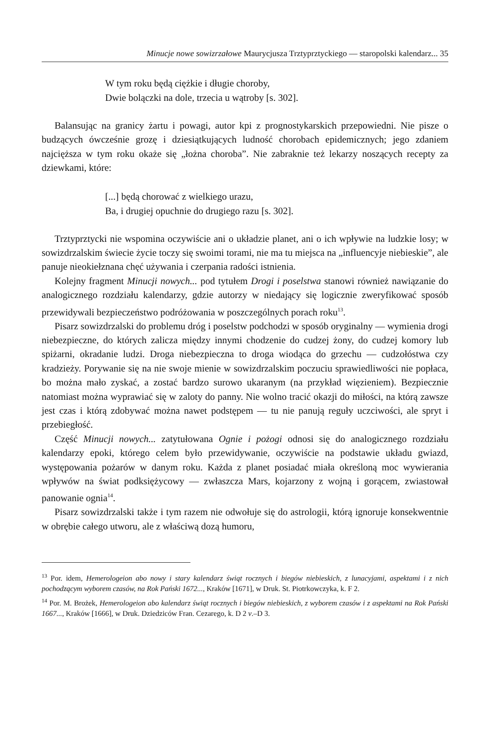Minucje nowe sowizrzałowe Maurycjusza Trztyprztyckiego — staropolski kalendarz... 35
W tym roku będą ciężkie i długie choroby,
Dwie bolączki na dole, trzecia u wątroby [s. 302].
Balansując na granicy żartu i powagi, autor kpi z prognostykarskich przepowiedni. Nie pisze o budzących ówcześnie grozę i dziesiątkujących ludność chorobach epidemicznych; jego zdaniem najcięższa w tym roku okaże się „łożna choroba”. Nie zabraknie też lekarzy noszących recepty za dziewkami, które:
[...] będą chorować z wielkiego urazu,
Ba, i drugiej opuchnie do drugiego razu [s. 302].
Trztyprztycki nie wspomina oczywiście ani o układzie planet, ani o ich wpływie na ludzkie losy; w sowizdrzalskim świecie życie toczy się swoimi torami, nie ma tu miejsca na „influencyje niebieskie”, ale panuje nieokiełznana chęć używania i czerpania radości istnienia.
Kolejny fragment Minucji nowych... pod tytułem Drogi i poselstwa stanowi również nawiązanie do analogicznego rozdziału kalendarzy, gdzie autorzy w niedający się logicznie zweryfikować sposób przewidywali bezpieczeństwo podróżowania w poszczególnych porach roku<sup>13</sup>.
Pisarz sowizdrzalski do problemu dróg i poselstw podchodzi w sposób oryginalny — wymienia drogi niebezpieczne, do których zalicza między innymi chodzenie do cudzej żony, do cudzej komory lub spiżarni, okradanie ludzi. Droga niebezpieczna to droga wiodąca do grzechu — cudzołóstwa czy kradzieży. Porywanie się na nie swoje mienie w sowizdrzalskim poczuciu sprawiedliwości nie popłaca, bo można mało zyskać, a zostać bardzo surowo ukaranym (na przykład więzieniem). Bezpiecznie natomiast można wyprawiać się w zaloty do panny. Nie wolno tracić okazji do miłości, na którą zawsze jest czas i którą zdobywać można nawet podstępem — tu nie panują reguły uczciwości, ale spryt i przebiegłość.
Część Minucji nowych... zatytułowana Ognie i pożogi odnosi się do analogicznego rozdziału kalendarzy epoki, którego celem było przewidywanie, oczywiście na podstawie układu gwiazd, występowania pożarów w danym roku. Każda z planet posiadać miała określoną moc wywierania wpływów na świat podksiężycowy — zwłaszcza Mars, kojarzony z wojną i gorącem, zwiastował panowanie ognia<sup>14</sup>.
Pisarz sowizdrzalski także i tym razem nie odwołuje się do astrologii, którą ignoruje konsekwentnie w obrębie całego utworu, ale z właściwą dozą humoru,
<sup>13</sup> Por. idem, Hemerologeion abo nowy i stary kalendarz świąt rocznych i biegów niebieskich, z lunacyjami, aspektami i z nich pochodzącym wyborem czasów, na Rok Pański 1672..., Kraków [1671], w Druk. St. Piotrkowczyka, k. F 2.
<sup>14</sup> Por. M. Brożek, Hemerologeion abo kalendarz świąt rocznych i biegów niebieskich, z wyborem czasów i z aspektami na Rok Pański 1667..., Kraków [1666], w Druk. Dziedziców Fran. Cezarego, k. D 2 v.–D 3.